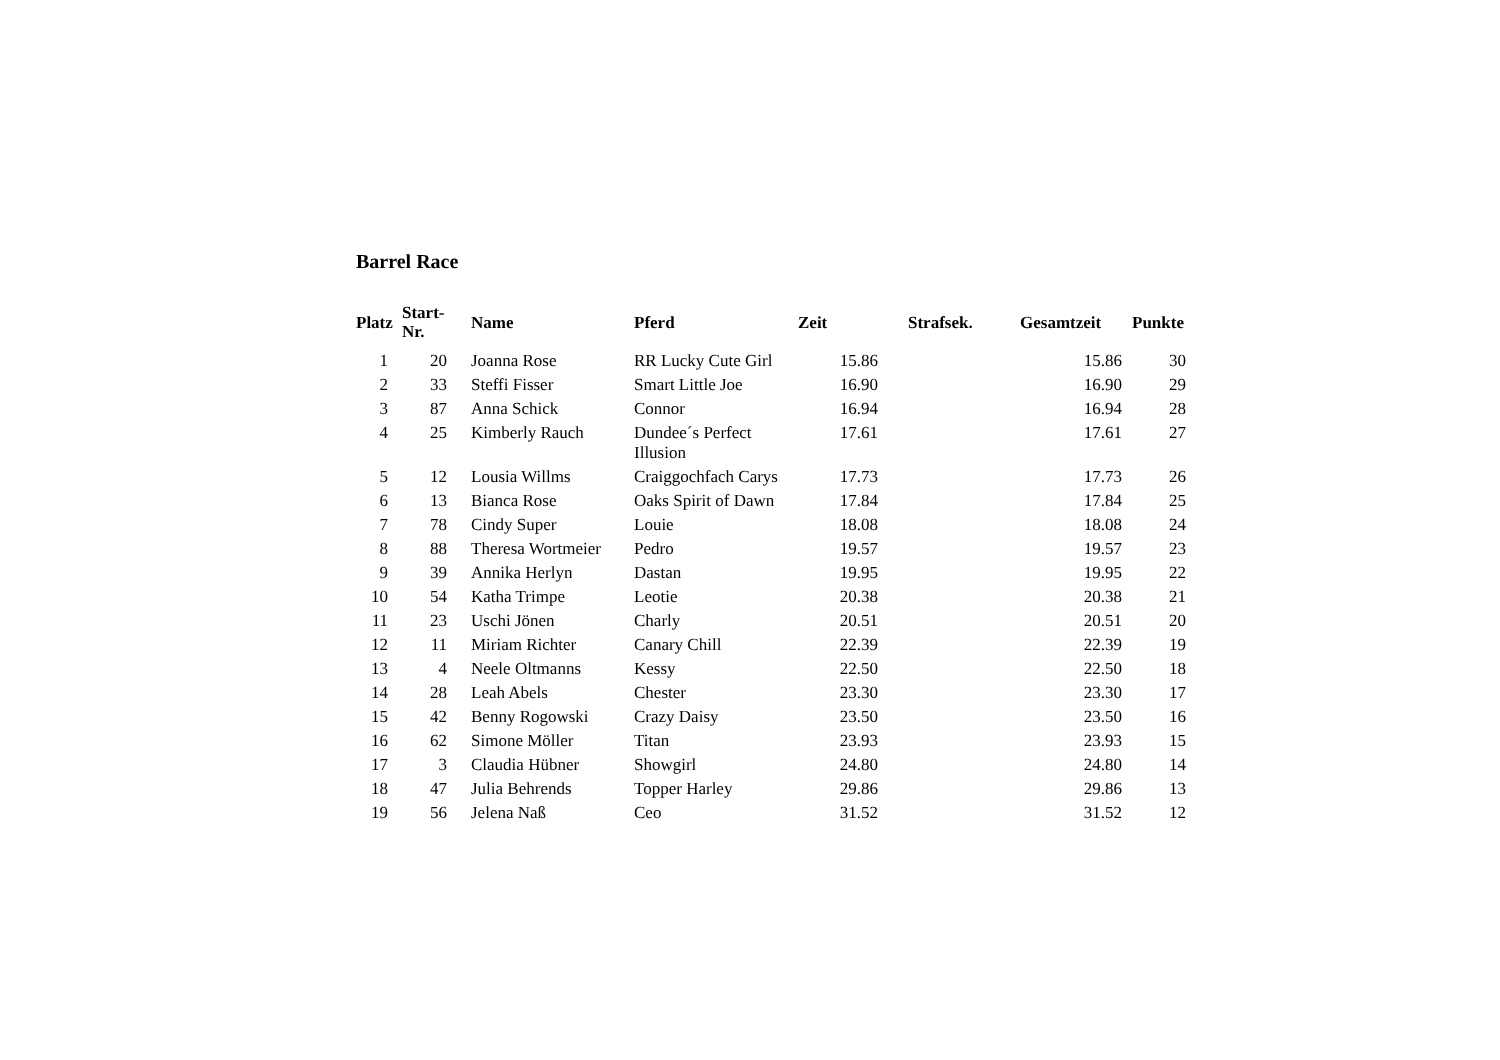Barrel Race
| Platz | Start- Nr. | Name | Pferd | Zeit | Strafsek. | Gesamtzeit | Punkte |
| --- | --- | --- | --- | --- | --- | --- | --- |
| 1 | 20 | Joanna Rose | RR Lucky Cute Girl | 15.86 | | 15.86 | 30 |
| 2 | 33 | Steffi Fisser | Smart Little Joe | 16.90 | | 16.90 | 29 |
| 3 | 87 | Anna Schick | Connor | 16.94 | | 16.94 | 28 |
| 4 | 25 | Kimberly Rauch | Dundee´s Perfect Illusion | 17.61 | | 17.61 | 27 |
| 5 | 12 | Lousia Willms | Craiggochfach Carys | 17.73 | | 17.73 | 26 |
| 6 | 13 | Bianca Rose | Oaks Spirit of Dawn | 17.84 | | 17.84 | 25 |
| 7 | 78 | Cindy Super | Louie | 18.08 | | 18.08 | 24 |
| 8 | 88 | Theresa Wortmeier | Pedro | 19.57 | | 19.57 | 23 |
| 9 | 39 | Annika Herlyn | Dastan | 19.95 | | 19.95 | 22 |
| 10 | 54 | Katha Trimpe | Leotie | 20.38 | | 20.38 | 21 |
| 11 | 23 | Uschi Jönen | Charly | 20.51 | | 20.51 | 20 |
| 12 | 11 | Miriam Richter | Canary Chill | 22.39 | | 22.39 | 19 |
| 13 | 4 | Neele Oltmanns | Kessy | 22.50 | | 22.50 | 18 |
| 14 | 28 | Leah Abels | Chester | 23.30 | | 23.30 | 17 |
| 15 | 42 | Benny Rogowski | Crazy Daisy | 23.50 | | 23.50 | 16 |
| 16 | 62 | Simone Möller | Titan | 23.93 | | 23.93 | 15 |
| 17 | 3 | Claudia Hübner | Showgirl | 24.80 | | 24.80 | 14 |
| 18 | 47 | Julia Behrends | Topper Harley | 29.86 | | 29.86 | 13 |
| 19 | 56 | Jelena Naß | Ceo | 31.52 | | 31.52 | 12 |